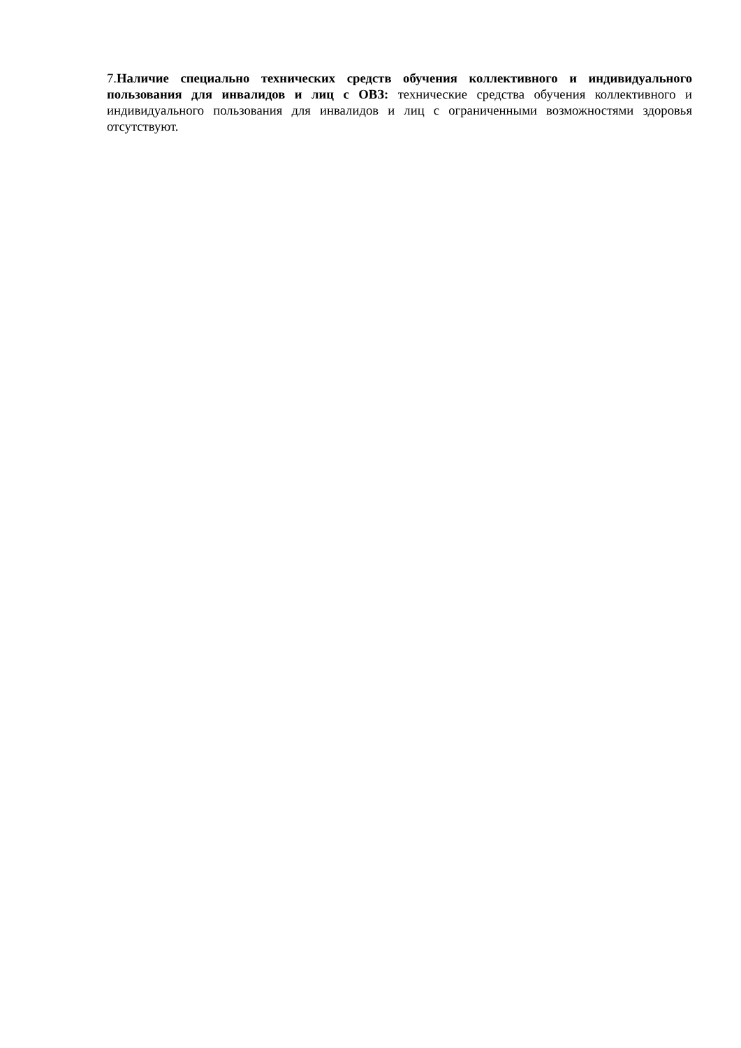7.Наличие специально технических средств обучения коллективного и индивидуального пользования для инвалидов и лиц с ОВЗ: технические средства обучения коллективного и индивидуального пользования для инвалидов и лиц с ограниченными возможностями здоровья отсутствуют.